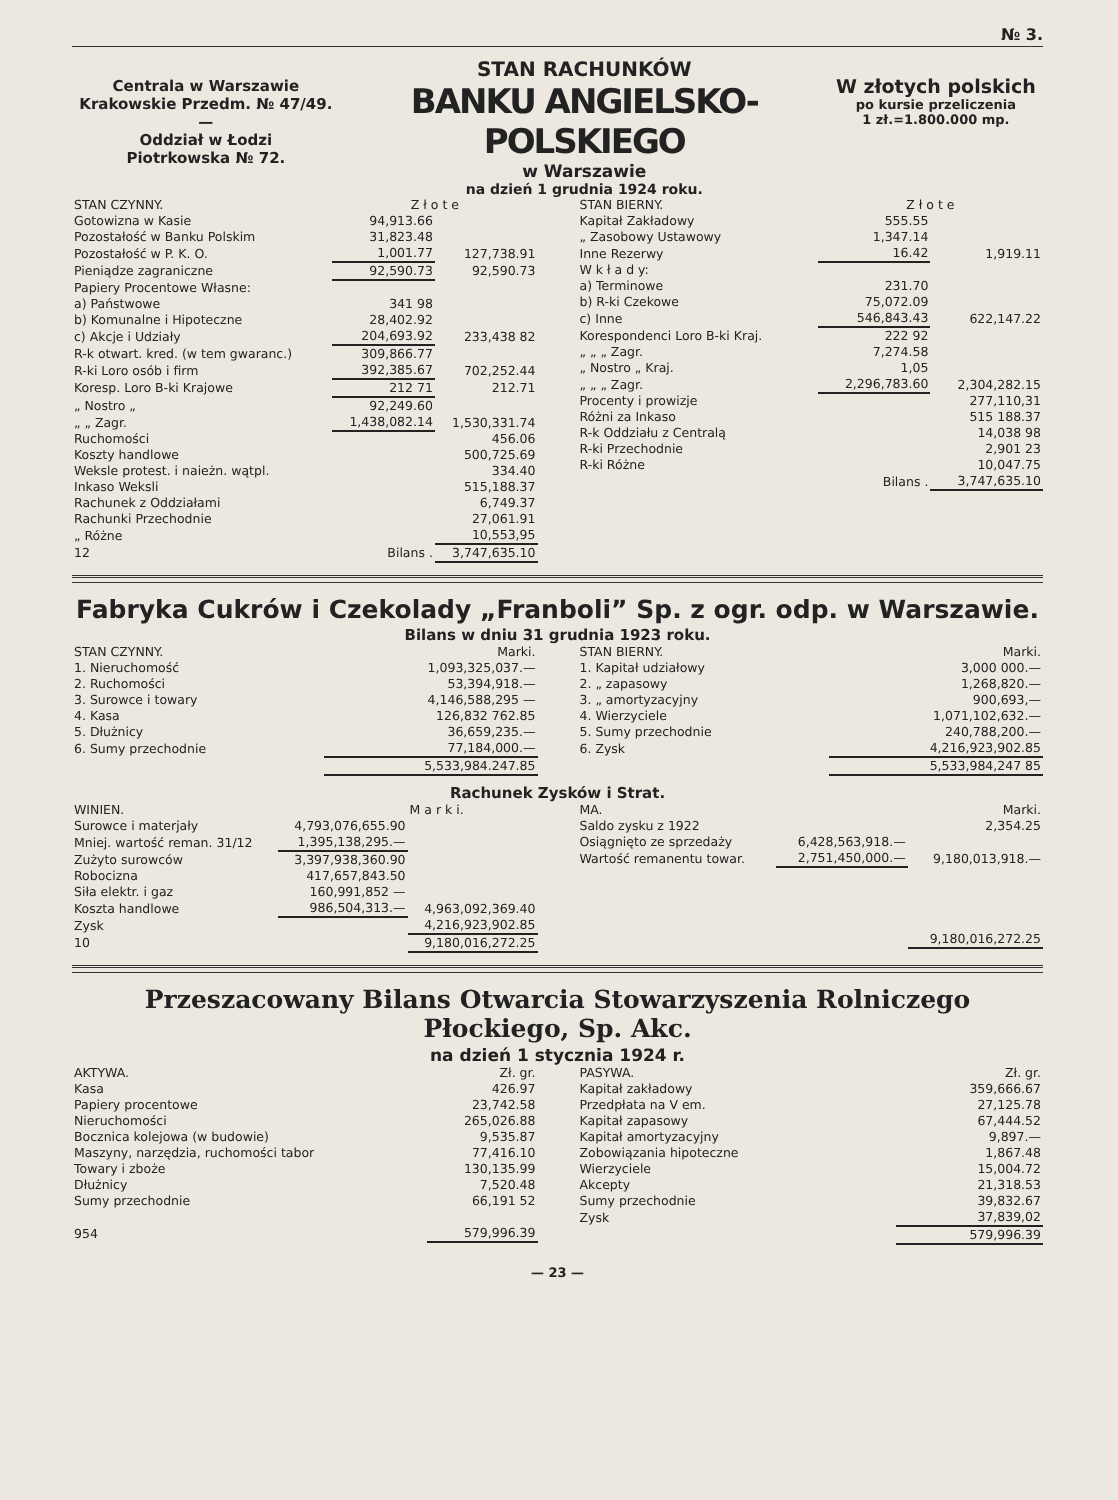№ 3.
Centrala w Warszawie
Krakowskie Przedm. № 47/49.
—
Oddział w Łodzi
Piotrkowska № 72.
STAN RACHUNKÓW
BANKU ANGIELSKO-POLSKIEGO
w Warszawie
na dzień 1 grudnia 1924 roku.
W złotych polskich
po kursie przeliczenia
1 zł.=1.800.000 mp.
| STAN CZYNNY. | Z ł o t e | |
| --- | --- | --- |
| Gotowizna w Kasie | 94,913.66 | |
| Pozostałość w Banku Polskim | 31,823.48 | |
| Pozostałość w P. K. O. | 1,001.77 | 127,738.91 |
| Pieniądze zagraniczne | 92,590.73 | 92,590.73 |
| Papiery Procentowe Własne: | | |
| a) Państwowe | 341 98 | |
| b) Komunalne i Hipoteczne | 28,402.92 | |
| c) Akcje i Udziały | 204,693.92 | 233,438 82 |
| R-k otwart. kred. (w tem gwaranc.) | 309,866.77 | |
| R-ki Loro osób i firm | 392,385.67 | 702,252.44 |
| Koresp. Loro B-ki Krajowe | 212 71 | 212.71 |
| „ Nostro „ | 92,249.60 | |
| „ „ Zagr. | 1,438,082.14 | 1,530,331.74 |
| Ruchomości | | 456.06 |
| Koszty handlowe | | 500,725.69 |
| Weksle protest. i naieżn. wątpl. | | 334.40 |
| Inkaso Weksli | | 515,188.37 |
| Rachunek z Oddziałami | | 6,749.37 |
| Rachunki Przechodnie | | 27,061.91 |
| „ Różne | | 10,553,95 |
| 12 | Bilans . | 3,747,635.10 |
| STAN BIERNY. | Z ł o t e | |
| --- | --- | --- |
| Kapitał Zakładowy | 555.55 | |
| „ Zasobowy Ustawowy | 1,347.14 | |
| Inne Rezerwy | 16.42 | 1,919.11 |
| W k ł a d y: | | |
| a) Terminowe | 231.70 | |
| b) R-ki Czekowe | 75,072.09 | |
| c) Inne | 546,843.43 | 622,147.22 |
| Korespondenci Loro B-ki Kraj. | 222 92 | |
| „ „ „ Zagr. | 7,274.58 | |
| „ Nostro „ Kraj. | 1,05 | |
| „ „ „ Zagr. | 2,296,783.60 | 2,304,282.15 |
| Procenty i prowizje | | 277,110,31 |
| Różni za Inkaso | | 515 188.37 |
| R-k Oddziału z Centralą | | 14,038 98 |
| R-ki Przechodnie | | 2,901 23 |
| R-ki Różne | | 10,047.75 |
| | Bilans . | 3,747,635.10 |
Fabryka Cukrów i Czekolady „Franboli” Sp. z ogr. odp. w Warszawie.
Bilans w dniu 31 grudnia 1923 roku.
| STAN CZYNNY. | Marki. |
| --- | --- |
| 1. Nieruchomość | 1,093,325,037.— |
| 2. Ruchomości | 53,394,918.— |
| 3. Surowce i towary | 4,146,588,295 — |
| 4. Kasa | 126,832 762.85 |
| 5. Dłużnicy | 36,659,235.— |
| 6. Sumy przechodnie | 77,184,000.— |
| | 5,533,984.247.85 |
| STAN BIERNY. | Marki. |
| --- | --- |
| 1. Kapitał udziałowy | 3,000 000.— |
| 2. „ zapasowy | 1,268,820.— |
| 3. „ amortyzacyjny | 900,693,— |
| 4. Wierzyciele | 1,071,102,632.— |
| 5. Sumy przechodnie | 240,788,200.— |
| 6. Zysk | 4,216,923,902.85 |
| | 5,533,984,247 85 |
Rachunek Zysków i Strat.
| WINIEN. | | M a r k i. |
| --- | --- | --- |
| Surowce i materjały | 4,793,076,655.90 | |
| Mniej. wartość reman. 31/12 | 1,395,138,295.— | |
| Zużyto surowców | 3,397,938,360.90 | |
| Robocizna | 417,657,843.50 | |
| Siła elektr. i gaz | 160,991,852 — | |
| Koszta handlowe | 986,504,313.— | 4,963,092,369.40 |
| Zysk | | 4,216,923,902.85 |
| 10 | | 9,180,016,272.25 |
| MA. | | Marki. |
| --- | --- | --- |
| Saldo zysku z 1922 | | 2,354.25 |
| Osiągnięto ze sprzedaży | 6,428,563,918.— | |
| Wartość remanentu towar. | 2,751,450,000.— | 9,180,013,918.— |
| | | 9,180,016,272.25 |
Przeszacowany Bilans Otwarcia Stowarzyszenia Rolniczego Płockiego, Sp. Akc.
na dzień 1 stycznia 1924 r.
| AKTYWA. | Zł. gr. |
| --- | --- |
| Kasa | 426.97 |
| Papiery procentowe | 23,742.58 |
| Nieruchomości | 265,026.88 |
| Bocznica kolejowa (w budowie) | 9,535.87 |
| Maszyny, narzędzia, ruchomości tabor | 77,416.10 |
| Towary i zboże | 130,135.99 |
| Dłużnicy | 7,520.48 |
| Sumy przechodnie | 66,191 52 |
| 954 | 579,996.39 |
| PASYWA. | Zł. gr. |
| --- | --- |
| Kapitał zakładowy | 359,666.67 |
| Przedpłata na V em. | 27,125.78 |
| Kapitał zapasowy | 67,444.52 |
| Kapitał amortyzacyjny | 9,897.— |
| Zobowiązania hipoteczne | 1,867.48 |
| Wierzyciele | 15,004.72 |
| Akcepty | 21,318.53 |
| Sumy przechodnie | 39,832.67 |
| Zysk | 37,839,02 |
| | 579,996.39 |
— 23 —